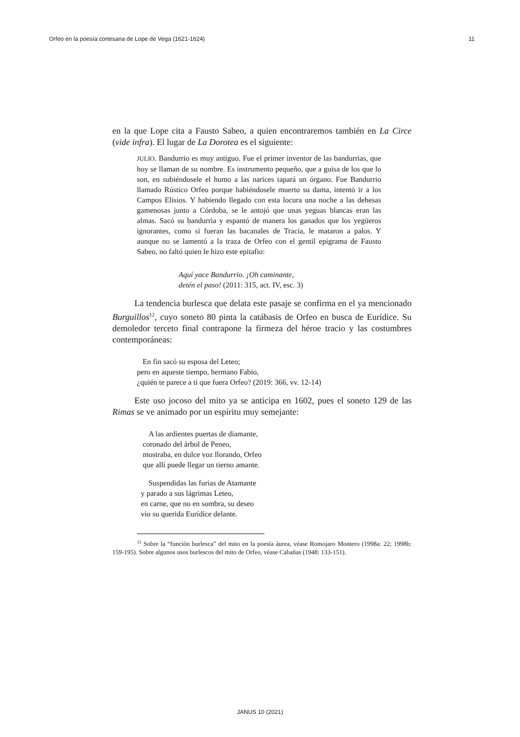Orfeo en la poesía cortesana de Lope de Vega (1621-1624) 11
en la que Lope cita a Fausto Sabeo, a quien encontraremos también en La Circe (vide infra). El lugar de La Dorotea es el siguiente:
JULIO. Bandurrio es muy antiguo. Fue el primer inventor de las bandurrias, que hoy se llaman de su nombre. Es instrumento pequeño, que a guisa de los que lo son, en subiéndosele el humo a las narices tapará un órgano. Fue Bandurrio llamado Rústico Orfeo porque habiéndosele muerto su dama, intentó ir a los Campos Elisios. Y habiendo llegado con esta locura una noche a las dehesas gamenosas junto a Córdoba, se le antojó que unas yeguas blancas eran las almas. Sacó su bandurria y espantó de manera los ganados que los yegüeros ignorantes, como si fueran las bacanales de Tracia, le mataron a palos. Y aunque no se lamentó a la traza de Orfeo con el gentil epigrama de Fausto Sabeo, no faltó quien le hizo este epitafio:
Aquí yace Bandurrio. ¡Oh caminante,
detén el paso! (2011: 315, act. IV, esc. 3)
La tendencia burlesca que delata este pasaje se confirma en el ya mencionado Burguillos<sup>12</sup>, cuyo soneto 80 pinta la catábasis de Orfeo en busca de Eurídice. Su demoledor terceto final contrapone la firmeza del héroe tracio y las costumbres contemporáneas:
En fin sacó su esposa del Leteo;
pero en aqueste tiempo, hermano Fabio,
¿quién te parece a ti que fuera Orfeo? (2019: 366, vv. 12-14)
Este uso jocoso del mito ya se anticipa en 1602, pues el soneto 129 de las Rimas se ve animado por un espíritu muy semejante:
A las ardientes puertas de diamante,
coronado del árbol de Peneo,
mostraba, en dulce voz llorando, Orfeo
que allí puede llegar un tierno amante.
Suspendidas las furias de Atamante
y parado a sus lágrimas Leteo,
en carne, que no en sombra, su deseo
vio su querida Eurídice delante.
<sup>12</sup> Sobre la “función burlesca” del mito en la poesía áurea, véase Romojaro Montero (1998a: 22; 1998b: 159-195). Sobre algunos usos burlescos del mito de Orfeo, véase Cabañas (1948: 133-151).
JANUS 10 (2021)